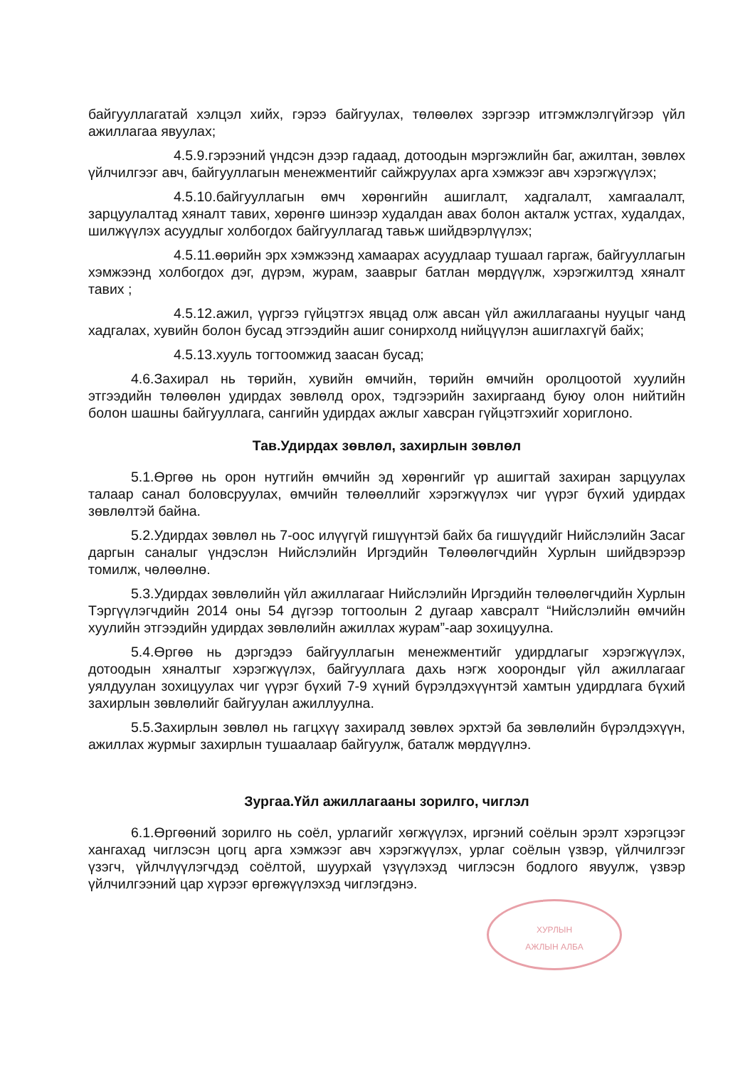байгууллагатай хэлцэл хийх, гэрээ байгуулах, төлөөлөх зэргээр итгэмжлэлгүйгээр үйл ажиллагаа явуулах;
4.5.9.гэрээний үндсэн дээр гадаад, дотоодын мэргэжлийн баг, ажилтан, зөвлөх үйлчилгээг авч, байгууллагын менежментийг сайжруулах арга хэмжээг авч хэрэгжүүлэх;
4.5.10.байгууллагын өмч хөрөнгийн ашиглалт, хадгалалт, хамгаалалт, зарцуулалтад хяналт тавих, хөрөнгө шинээр худалдан авах болон акталж устгах, худалдах, шилжүүлэх асуудлыг холбогдох байгууллагад тавьж шийдвэрлүүлэх;
4.5.11.өөрийн эрх хэмжээнд хамаарах асуудлаар тушаал гаргаж, байгууллагын хэмжээнд холбогдох дэг, дүрэм, журам, зааврыг батлан мөрдүүлж, хэрэгжилтэд хяналт тавих ;
4.5.12.ажил, үүргээ гүйцэтгэх явцад олж авсан үйл ажиллагааны нууцыг чанд хадгалах, хувийн болон бусад этгээдийн ашиг сонирхолд нийцүүлэн ашиглахгүй байх;
4.5.13.хууль тогтоомжид заасан бусад;
4.6.Захирал нь төрийн, хувийн өмчийн, төрийн өмчийн оролцоотой хуулийн этгээдийн төлөөлөн удирдах зөвлөлд орох, тэдгээрийн захиргаанд буюу олон нийтийн болон шашны байгууллага, сангийн удирдах ажлыг хавсран гүйцэтгэхийг хориглоно.
Тав.Удирдах зөвлөл, захирлын зөвлөл
5.1.Өргөө нь орон нутгийн өмчийн эд хөрөнгийг үр ашигтай захиран зарцуулах талаар санал боловсруулах, өмчийн төлөөллийг хэрэгжүүлэх чиг үүрэг бүхий удирдах зөвлөлтэй байна.
5.2.Удирдах зөвлөл нь 7-оос илүүгүй гишүүнтэй байх ба гишүүдийг Нийслэлийн Засаг даргын саналыг үндэслэн Нийслэлийн Иргэдийн Төлөөлөгчдийн Хурлын шийдвэрээр томилж, чөлөөлнө.
5.3.Удирдах зөвлөлийн үйл ажиллагааг Нийслэлийн Иргэдийн төлөөлөгчдийн Хурлын Тэргүүлэгчдийн 2014 оны 54 дүгээр тогтоолын 2 дугаар хавсралт “Нийслэлийн өмчийн хуулийн этгээдийн удирдах зөвлөлийн ажиллах журам”-аар зохицуулна.
5.4.Өргөө нь дэргэдээ байгууллагын менежментийг удирдлагыг хэрэгжүүлэх, дотоодын хяналтыг хэрэгжүүлэх, байгууллага дахь нэгж хоорондыг үйл ажиллагааг уялдуулан зохицуулах чиг үүрэг бүхий 7-9 хүний бүрэлдэхүүнтэй хамтын удирдлага бүхий захирлын зөвлөлийг байгуулан ажиллуулна.
5.5.Захирлын зөвлөл нь гагцхүү захиралд зөвлөх эрхтэй ба зөвлөлийн бүрэлдэхүүн, ажиллах журмыг захирлын тушаалаар байгуулж, баталж мөрдүүлнэ.
Зургаа.Үйл ажиллагааны зорилго, чиглэл
6.1.Өргөөний зорилго нь соёл, урлагийг хөгжүүлэх, иргэний соёлын эрэлт хэрэгцээг хангахад чиглэсэн цогц арга хэмжээг авч хэрэгжүүлэх, урлаг соёлын үзвэр, үйлчилгээг үзэгч, үйлчлүүлэгчдэд соёлтой, шуурхай үзүүлэхэд чиглэсэн бодлого явуулж, үзвэр үйлчилгээний цар хүрээг өргөжүүлэхэд чиглэгдэнэ.
ХУРЛЫН
АЖЛЫН АЛБА